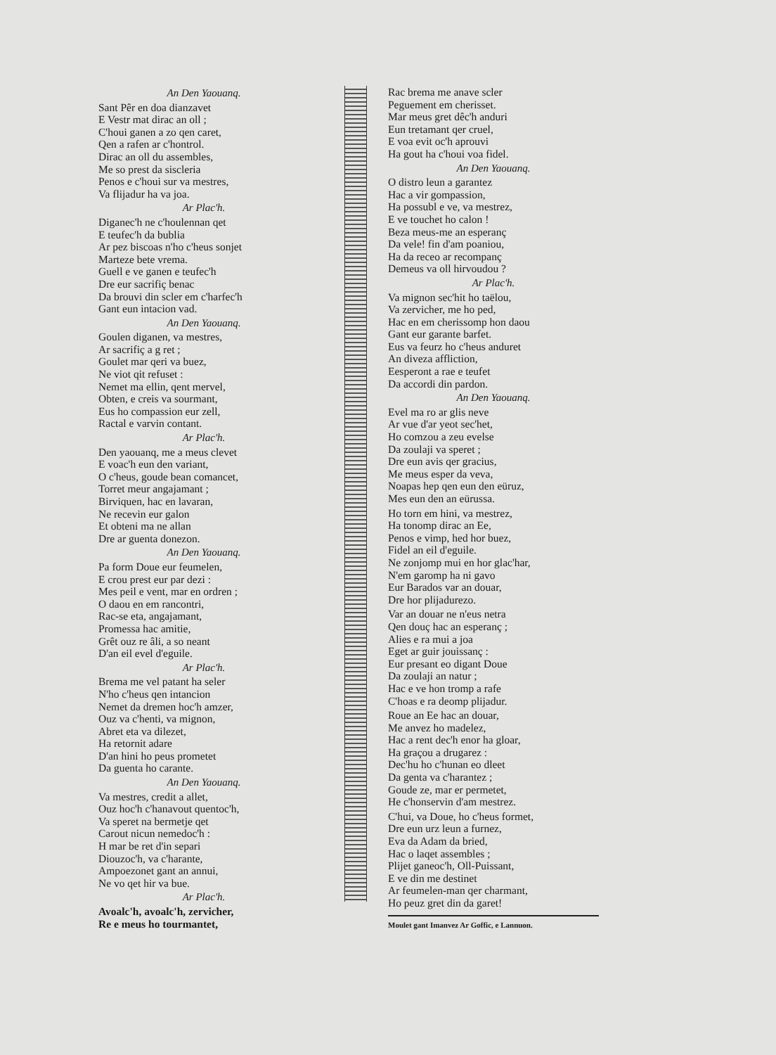An Den Yaouanq.
Sant Pêr en doa dianzavet
E Vestr mat dirac an oll ;
C'houi ganen a zo qen caret,
Qen a rafen ar c'hontrol.
Dirac an oll du assembles,
Me so prest da siscleria
Penos e c'houi sur va mestres,
Va flijadur ha va joa.
Ar Plac'h.
Diganec'h ne c'houlennan qet
E teufec'h da bublia
Ar pez biscoas n'ho c'heus sonjet
Marteze bete vrema.
Guell e ve ganen e teufec'h
Dre eur sacrifiç benac
Da brouvi din scler em c'harfec'h
Gant eun intacion vad.
An Den Yaouanq.
Goulen diganen, va mestres,
Ar sacrifiç a g ret ;
Goulet mar qeri va buez,
Ne viot qit refuset :
Nemet ma ellin, qent mervel,
Obten, e creis va sourmant,
Eus ho compassion eur zell,
Ractal e varvin contant.
Ar Plac'h.
Den yaouanq, me a meus clevet
E voac'h eun den variant,
O c'heus, goude bean comancet,
Torret meur angajamant ;
Birviquen, hac en lavaran,
Ne recevin eur galon
Et obteni ma ne allan
Dre ar guenta donezon.
An Den Yaouanq.
Pa form Doue eur feumelen,
E crou prest eur par dezi :
Mes peil e vent, mar en ordren ;
O daou en em rancontri,
Rac-se eta, angajamant,
Promessa hac amitie,
Grêt ouz re âli, a so neant
D'an eil evel d'eguile.
Ar Plac'h.
Brema me vel patant ha seler
N'ho c'heus qen intancion
Nemet da dremen hoc'h amzer,
Ouz va c'henti, va mignon,
Abret eta va dilezet,
Ha retornit adare
D'an hini ho peus prometet
Da guenta ho carante.
An Den Yaouanq.
Va mestres, credit a allet,
Ouz hoc'h c'hanavout quentoc'h,
Va speret na bermetje qet
Carout nicun nemedoc'h :
H mar be ret d'in separi
Diouzoc'h, va c'harante,
Ampoezonet gant an annui,
Ne vo qet hir va bue.
Ar Plac'h.
Avoalc'h, avoalc'h, zervicher,
Re e meus ho tourmantet,
Rac brema me anave scler
Peguement em cherisset.
Mar meus gret dêc'h anduri
Eun tretamant qer cruel,
E voa evit oc'h aprouvi
Ha gout ha c'houi voa fidel.
An Den Yaouanq.
O distro leun a garantez
Hac a vir gompassion,
Ha possubl e ve, va mestrez,
E ve touchet ho calon !
Beza meus-me an esperanç
Da vele! fin d'am poaniou,
Ha da receo ar recompanç
Demeus va oll hirvoudou ?
Ar Plac'h.
Va mignon sec'hit ho taëlou,
Va zervicher, me ho ped,
Hac en em cherissomp hon daou
Gant eur garante barfet.
Eus va feurz ho c'heus anduret
An diveza affliction,
Eesperont a rae e teufet
Da accordi din pardon.
An Den Yaouanq.
Evel ma ro ar glis neve
Ar vue d'ar yeot sec'het,
Ho comzou a zeu evelse
Da zoulaji va speret ;
Dre eun avis qer gracius,
Me meus esper da veva,
Noapas hep qen eun den eüruz,
Mes eun den an eürussa.
Ho torn em hini, va mestrez,
Ha tonomp dirac an Ee,
Penos e vimp, hed hor buez,
Fidel an eil d'eguile.
Ne zonjomp mui en hor glac'har,
N'em garomp ha ni gavo
Eur Barados var an douar,
Dre hor plijadurezo.
Var an douar ne n'eus netra
Qen douç hac an esperanç ;
Alies e ra mui a joa
Eget ar guir jouissanç :
Eur presant eo digant Doue
Da zoulaji an natur ;
Hac e ve hon tromp a rafe
C'hoas e ra deomp plijadur.
Roue an Ee hac an douar,
Me anvez ho madelez,
Hac a rent dec'h enor ha gloar,
Ha graçou a drugarez :
Dec'hu ho c'hunan eo dleet
Da genta va c'harantez ;
Goude ze, mar er permetet,
He c'honservin d'am mestrez.
C'hui, va Doue, ho c'heus formet,
Dre eun urz leun a furnez,
Eva da Adam da bried,
Hac o laqet assembles ;
Plijet ganeoc'h, Oll-Puissant,
E ve din me destinet
Ar feumelen-man qer charmant,
Ho peuz gret din da garet!
Moulet gant Imanvez Ar Goffic, e Lannuon.